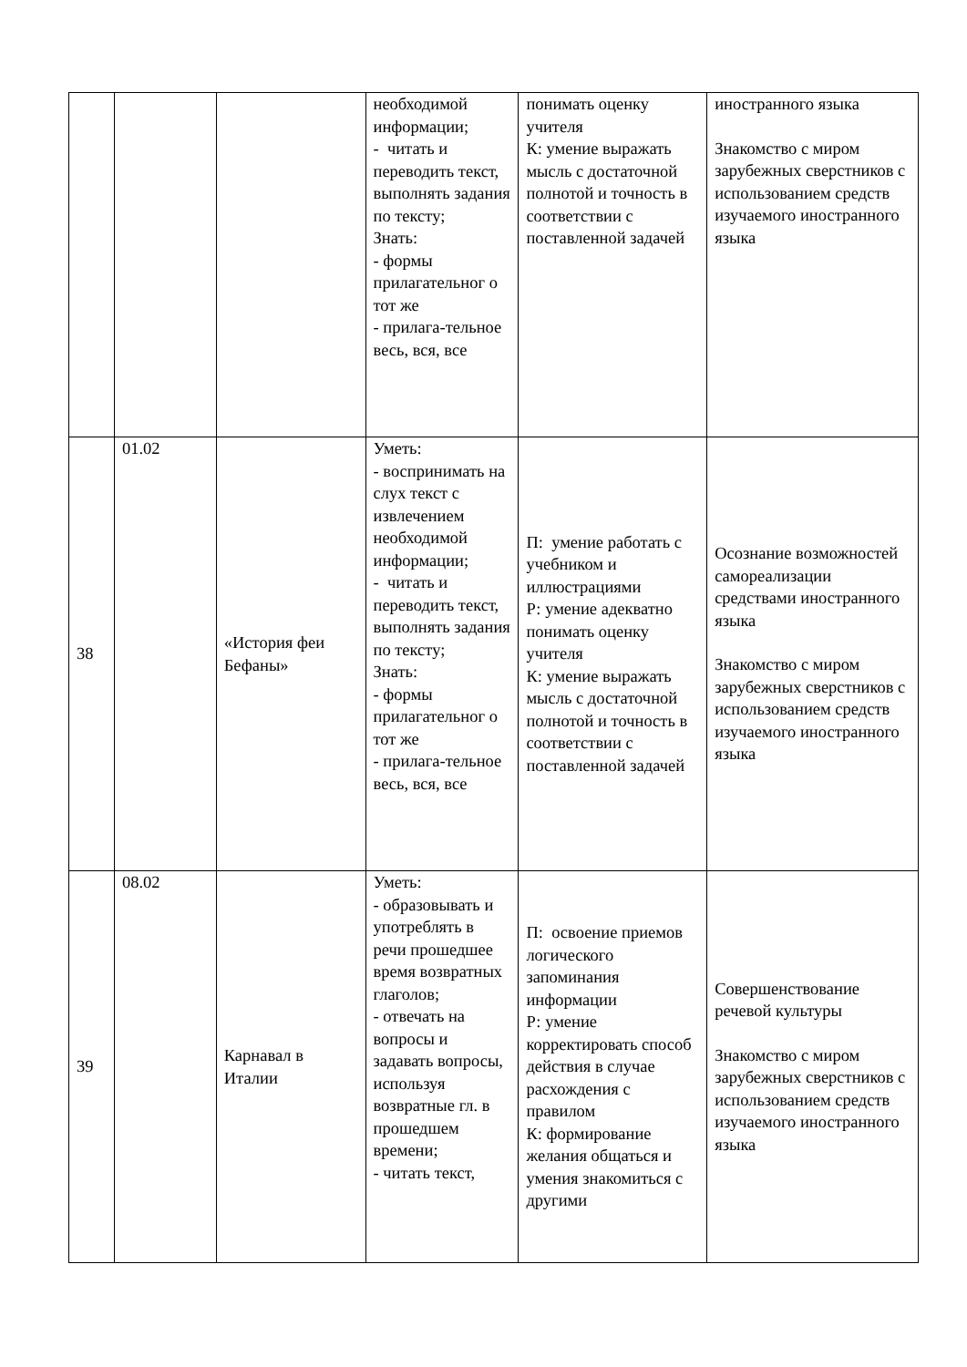| | | | необходимой информации; - читать и переводить текст, выполнять задания по тексту; Знать: - формы прилагательног о тот же - прилага-тельное весь, вся, все | понимать оценку учителя К: умение выражать мысль с достаточной полнотой и точность в соответствии с поставленной задачей | иностранного языка Знакомство с миром зарубежных сверстников с использованием средств изучаемого иностранного языка |
| 38 | 01.02 | «История феи Бефаны» | Уметь: - воспринимать на слух текст с извлечением необходимой информации; - читать и переводить текст, выполнять задания по тексту; Знать: - формы прилагательног о тот же - прилага-тельное весь, вся, все | П: умение работать с учебником и иллюстрациями Р: умение адекватно понимать оценку учителя К: умение выражать мысль с достаточной полнотой и точность в соответствии с поставленной задачей | Осознание возможностей самореализации средствами иностранного языка Знакомство с миром зарубежных сверстников с использованием средств изучаемого иностранного языка |
| 39 | 08.02 | Карнавал в Италии | Уметь: - образовывать и употреблять в речи прошедшее время возвратных глаголов; - отвечать на вопросы и задавать вопросы, используя возвратные гл. в прошедшем времени; - читать текст, | П: освоение приемов логического запоминания информации Р: умение корректировать способ действия в случае расхождения с правилом К: формирование желания общаться и умения знакомиться с другими | Совершенствование речевой культуры Знакомство с миром зарубежных сверстников с использованием средств изучаемого иностранного языка |